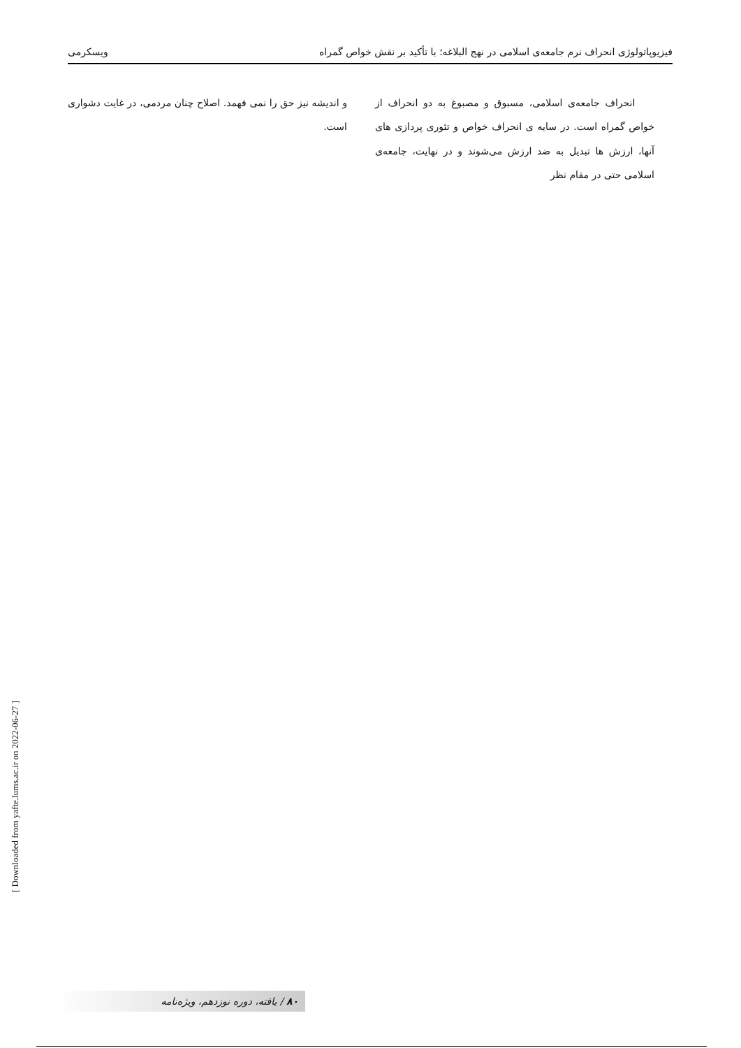فیزیوپاتولوژی انحراف نرم جامعه‌ی اسلامی در نهج البلاغه؛ با تأکید بر نقش خواص گمراه ویسکرمی
انحراف جامعه‌ی اسلامی، مسبوق و مصبوغ به دو انحراف از خواص گمراه است. در سایه ی انحراف خواص و تئوری پردازی های آنها، ارزش ها تبدیل به ضد ارزش می‌شوند و در نهایت، جامعه‌ی اسلامی حتی در مقام نظر
و اندیشه نیز حق را نمی فهمد. اصلاح چنان مردمی، در غایت دشواری است.
[ Downloaded from yafte.lums.ac.ir on 2022-06-27 ]
۸۰ / یافته، دوره نوزدهم، ویژه‌نامه